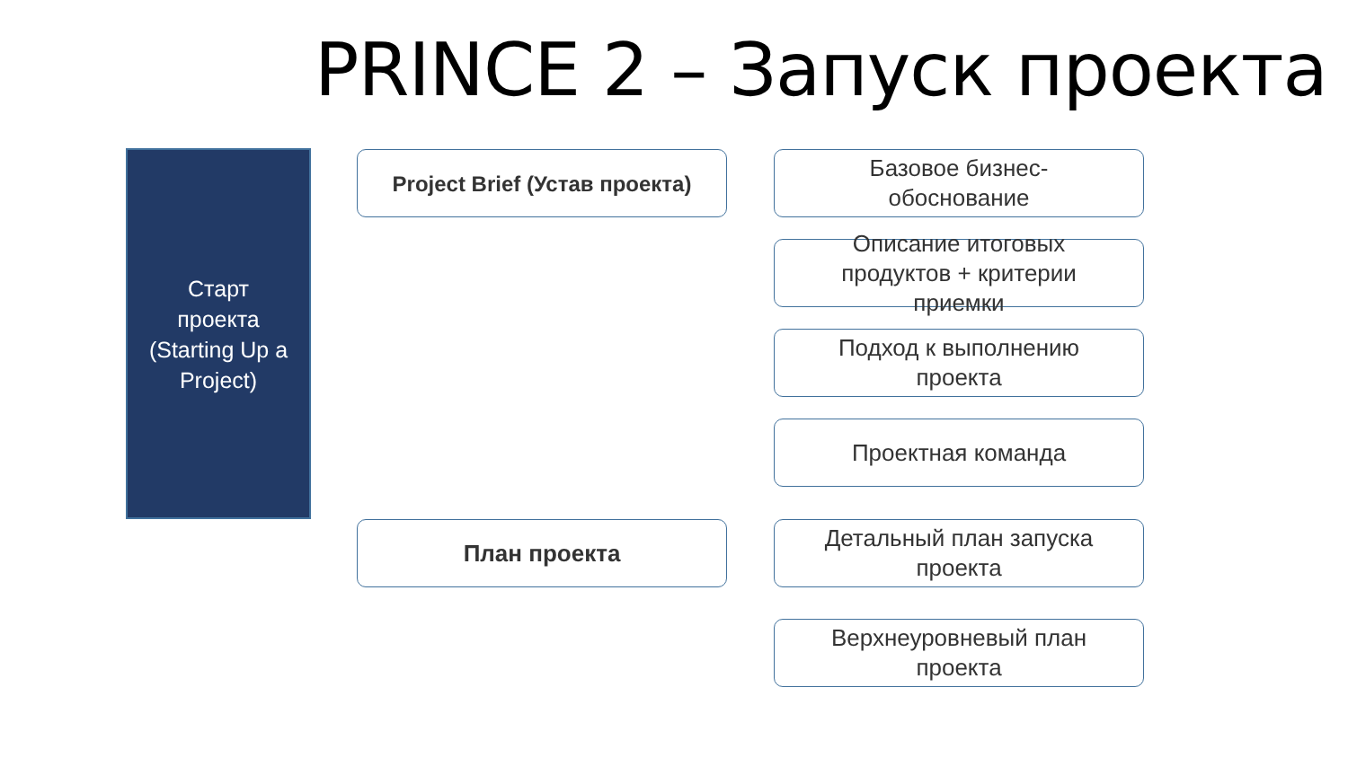PRINCE 2 – Запуск проекта
Старт
проекта
(Starting Up a
Project)
Project Brief (Устав проекта)
Базовое бизнес-
обоснование
Описание итоговых
продуктов + критерии
приемки
Подход к выполнению
проекта
Проектная команда
План проекта
Детальный план запуска
проекта
Верхнеуровневый план
проекта